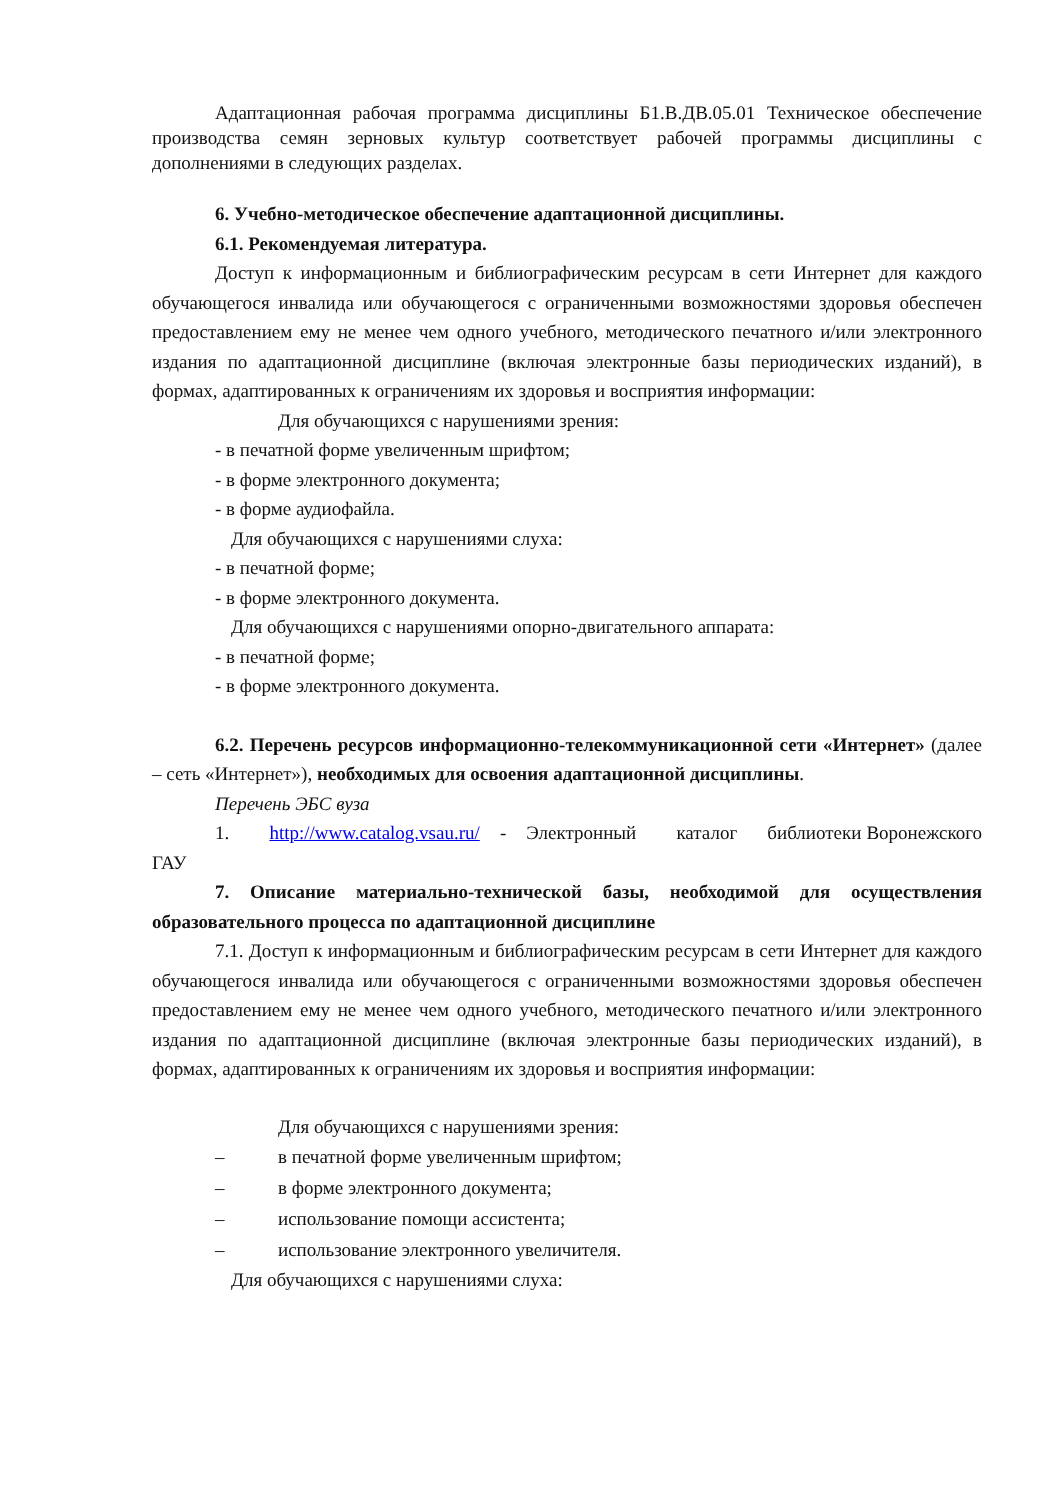Адаптационная рабочая программа дисциплины Б1.В.ДВ.05.01 Техническое обеспечение производства семян зерновых культур соответствует рабочей программы дисциплины с дополнениями в следующих разделах.
6. Учебно-методическое обеспечение адаптационной дисциплины.
6.1. Рекомендуемая литература.
Доступ к информационным и библиографическим ресурсам в сети Интернет для каждого обучающегося инвалида или обучающегося с ограниченными возможностями здоровья обеспечен предоставлением ему не менее чем одного учебного, методического печатного и/или электронного издания по адаптационной дисциплине (включая электронные базы периодических изданий), в формах, адаптированных к ограничениям их здоровья и восприятия информации:
Для обучающихся с нарушениями зрения:
- в печатной форме увеличенным шрифтом;
- в форме электронного документа;
- в форме аудиофайла.
Для обучающихся с нарушениями слуха:
- в печатной форме;
- в форме электронного документа.
Для обучающихся с нарушениями опорно-двигательного аппарата:
- в печатной форме;
- в форме электронного документа.
6.2. Перечень ресурсов информационно-телекоммуникационной сети «Интернет» (далее – сеть «Интернет»), необходимых для освоения адаптационной дисциплины.
Перечень ЭБС вуза
1. http://www.catalog.vsau.ru/ - Электронный каталог библиотеки Воронежского ГАУ
7. Описание материально-технической базы, необходимой для осуществления образовательного процесса по адаптационной дисциплине
7.1. Доступ к информационным и библиографическим ресурсам в сети Интернет для каждого обучающегося инвалида или обучающегося с ограниченными возможностями здоровья обеспечен предоставлением ему не менее чем одного учебного, методического печатного и/или электронного издания по адаптационной дисциплине (включая электронные базы периодических изданий), в формах, адаптированных к ограничениям их здоровья и восприятия информации:
Для обучающихся с нарушениями зрения:
– в печатной форме увеличенным шрифтом;
– в форме электронного документа;
– использование помощи ассистента;
– использование электронного увеличителя.
Для обучающихся с нарушениями слуха: